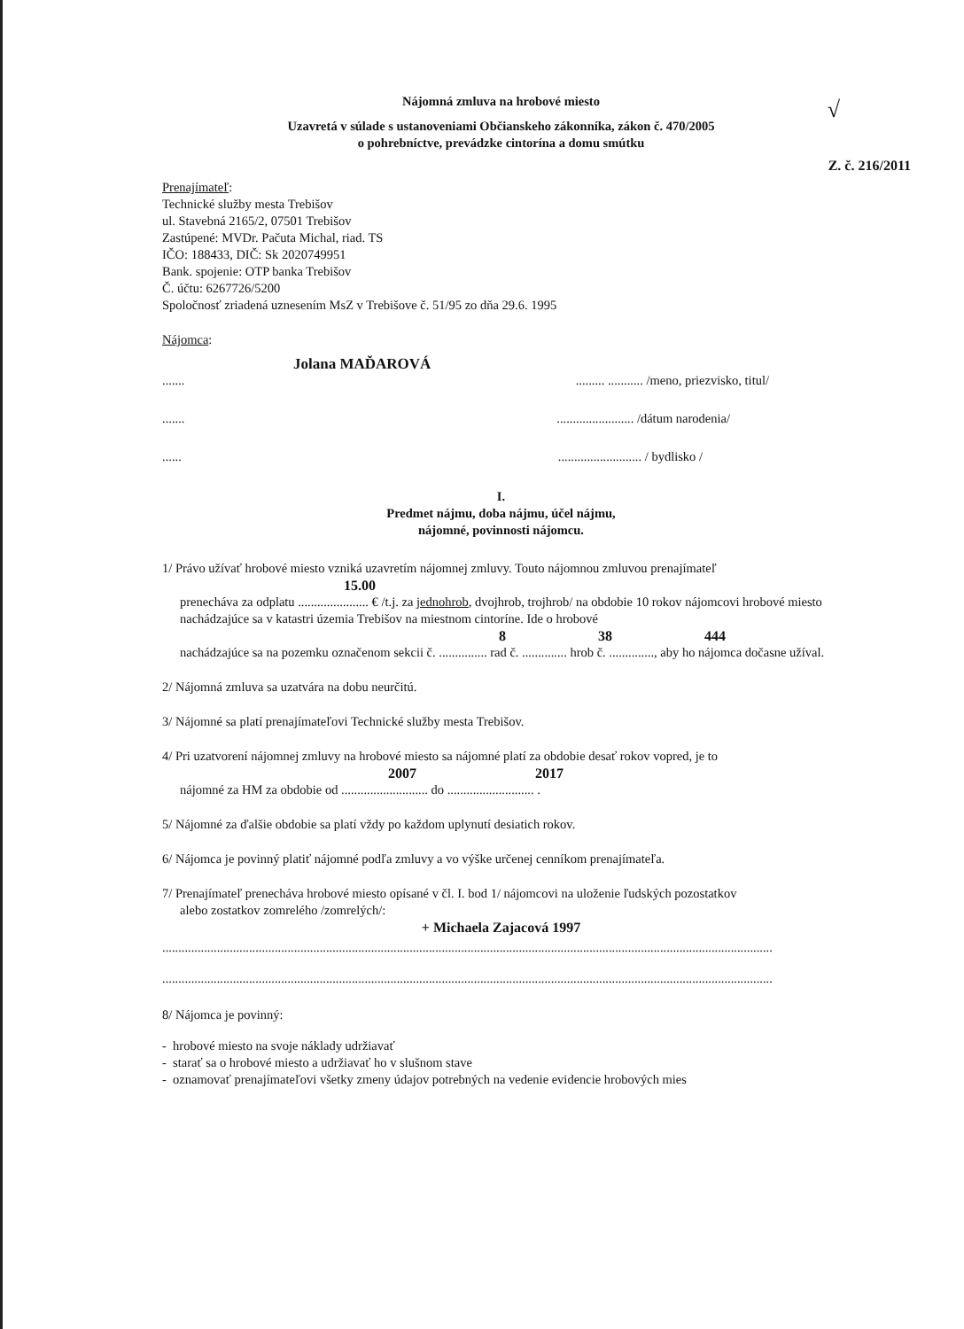Nájomná zmluva na hrobové miesto
√
Uzavretá v súlade s ustanoveniami Občianskeho zákonníka, zákon č. 470/2005
o pohrebníctve, prevádzke cintorína a domu smútku
Z. č. 216/2011
Prenajímateľ:
Technické služby mesta Trebišov
ul. Stavebná 2165/2, 07501 Trebišov
Zastúpené: MVDr. Pačuta Michal, riad. TS
IČO: 188433, DIČ: Sk 2020749951
Bank. spojenie: OTP banka Trebišov
Č. účtu: 6267726/5200
Spoločnosť zriadená uznesením MsZ v Trebišove č. 51/95 zo dňa 29.6. 1995
Nájomca:
Jolana MAĎAROVÁ
................ ........... /meno, priezvisko, titul/
............................... /dátum narodenia/
................................ / bydlisko /
I.
Predmet nájmu, doba nájmu, účel nájmu,
nájomné, povinnosti nájomcu.
1/ Právo užívať hrobové miesto vzniká uzavretím nájomnej zmluvy. Touto nájomnou zmluvou prenajímateľ
15.00
prenecháva za odplatu ...................... € /t.j. za jednohrob, dvojhrob, trojhrob/ na obdobie 10 rokov nájomcovi hrobové miesto nachádzajúce sa v katastri územia Trebišov na miestnom cintoríne. Ide o hrobové
8 38 444
nachádzajúce sa na pozemku označenom sekcii č. ............... rad č. .............. hrob č. .............., aby ho nájomca dočasne užíval.
2/ Nájomná zmluva sa uzatvára na dobu neurčitú.
3/ Nájomné sa platí prenajímateľovi Technické služby mesta Trebišov.
4/ Pri uzatvorení nájomnej zmluvy na hrobové miesto sa nájomné platí za obdobie desať rokov vopred, je to
2007 2017
nájomné za HM za obdobie od ........................... do ........................... .
5/ Nájomné za ďalšie obdobie sa platí vždy po každom uplynutí desiatich rokov.
6/ Nájomca je povinný platiť nájomné podľa zmluvy a vo výške určenej cenníkom prenajímateľa.
7/ Prenajímateľ prenecháva hrobové miesto opísané v čl. I. bod 1/ nájomcovi na uloženie ľudských pozostatkov
alebo zostatkov zomrelého /zomrelých/:
+ Michaela Zajacová 1997
..............................................................................................................................................................................................
..............................................................................................................................................................................................
8/ Nájomca je povinný:
- hrobové miesto na svoje náklady udržiavať
- starať sa o hrobové miesto a udržiavať ho v slušnom stave
- oznamovať prenajímateľovi všetky zmeny údajov potrebných na vedenie evidencie hrobových mies